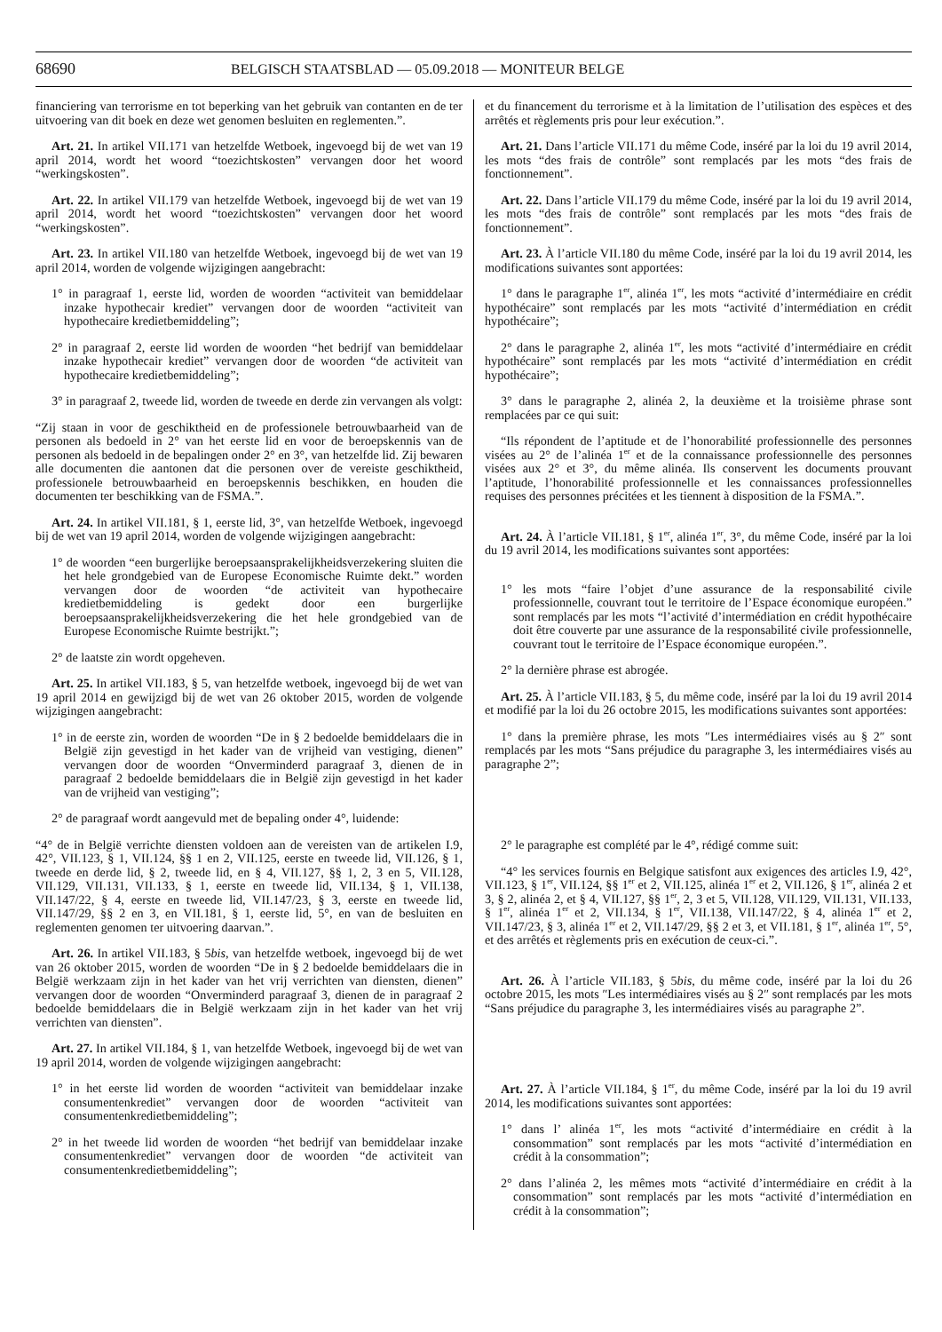68690 BELGISCH STAATSBLAD — 05.09.2018 — MONITEUR BELGE
financiering van terrorisme en tot beperking van het gebruik van contanten en de ter uitvoering van dit boek en deze wet genomen besluiten en reglementen.”.
Art. 21. In artikel VII.171 van hetzelfde Wetboek, ingevoegd bij de wet van 19 april 2014, wordt het woord “toezichtskosten” vervangen door het woord “werkingskosten”.
Art. 22. In artikel VII.179 van hetzelfde Wetboek, ingevoegd bij de wet van 19 april 2014, wordt het woord “toezichtskosten” vervangen door het woord “werkingskosten”.
Art. 23. In artikel VII.180 van hetzelfde Wetboek, ingevoegd bij de wet van 19 april 2014, worden de volgende wijzigingen aangebracht:
1° in paragraaf 1, eerste lid, worden de woorden “activiteit van bemiddelaar inzake hypothecair krediet” vervangen door de woorden “activiteit van hypothecaire kredietbemiddeling”;
2° in paragraaf 2, eerste lid worden de woorden “het bedrijf van bemiddelaar inzake hypothecair krediet” vervangen door de woorden “de activiteit van hypothecaire kredietbemiddeling”;
3° in paragraaf 2, tweede lid, worden de tweede en derde zin vervangen als volgt:
“Zij staan in voor de geschiktheid en de professionele betrouwbaarheid van de personen als bedoeld in 2° van het eerste lid en voor de beroepskennis van de personen als bedoeld in de bepalingen onder 2° en 3°, van hetzelfde lid. Zij bewaren alle documenten die aantonen dat die personen over de vereiste geschiktheid, professionele betrouwbaarheid en beroepskennis beschikken, en houden die documenten ter beschikking van de FSMA.”.
Art. 24. In artikel VII.181, § 1, eerste lid, 3°, van hetzelfde Wetboek, ingevoegd bij de wet van 19 april 2014, worden de volgende wijzigingen aangebracht:
1° de woorden “een burgerlijke beroepsaansprakelijkheidsverzekering sluiten die het hele grondgebied van de Europese Economische Ruimte dekt.” worden vervangen door de woorden “de activiteit van hypothecaire kredietbemiddeling is gedekt door een burgerlijke beroepsaansprakelijkheidsverzekering die het hele grondgebied van de Europese Economische Ruimte bestrijkt.”;
2° de laatste zin wordt opgeheven.
Art. 25. In artikel VII.183, § 5, van hetzelfde wetboek, ingevoegd bij de wet van 19 april 2014 en gewijzigd bij de wet van 26 oktober 2015, worden de volgende wijzigingen aangebracht:
1° in de eerste zin, worden de woorden “De in § 2 bedoelde bemiddelaars die in België zijn gevestigd in het kader van de vrijheid van vestiging, dienen” vervangen door de woorden “Onverminderd paragraaf 3, dienen de in paragraaf 2 bedoelde bemiddelaars die in België zijn gevestigd in het kader van de vrijheid van vestiging”;
2° de paragraaf wordt aangevuld met de bepaling onder 4°, luidende:
“4° de in België verrichte diensten voldoen aan de vereisten van de artikelen I.9, 42°, VII.123, § 1, VII.124, §§ 1 en 2, VII.125, eerste en tweede lid, VII.126, § 1, tweede en derde lid, § 2, tweede lid, en § 4, VII.127, §§ 1, 2, 3 en 5, VII.128, VII.129, VII.131, VII.133, § 1, eerste en tweede lid, VII.134, § 1, VII.138, VII.147/22, § 4, eerste en tweede lid, VII.147/23, § 3, eerste en tweede lid, VII.147/29, §§ 2 en 3, en VII.181, § 1, eerste lid, 5°, en van de besluiten en reglementen genomen ter uitvoering daarvan.”.
Art. 26. In artikel VII.183, § 5bis, van hetzelfde wetboek, ingevoegd bij de wet van 26 oktober 2015, worden de woorden “De in § 2 bedoelde bemiddelaars die in België werkzaam zijn in het kader van het vrij verrichten van diensten, dienen” vervangen door de woorden “Onverminderd paragraaf 3, dienen de in paragraaf 2 bedoelde bemiddelaars die in België werkzaam zijn in het kader van het vrij verrichten van diensten”.
Art. 27. In artikel VII.184, § 1, van hetzelfde Wetboek, ingevoegd bij de wet van 19 april 2014, worden de volgende wijzigingen aangebracht:
1° in het eerste lid worden de woorden “activiteit van bemiddelaar inzake consumentenkrediet” vervangen door de woorden “activiteit van consumentenkredietbemiddeling”;
2° in het tweede lid worden de woorden “het bedrijf van bemiddelaar inzake consumentenkrediet” vervangen door de woorden “de activiteit van consumentenkredietbemiddeling”;
et du financement du terrorisme et à la limitation de l’utilisation des espèces et des arrêtés et règlements pris pour leur exécution.”.
Art. 21. Dans l’article VII.171 du même Code, inséré par la loi du 19 avril 2014, les mots “des frais de contrôle” sont remplacés par les mots “des frais de fonctionnement”.
Art. 22. Dans l’article VII.179 du même Code, inséré par la loi du 19 avril 2014, les mots “des frais de contrôle” sont remplacés par les mots “des frais de fonctionnement”.
Art. 23. À l’article VII.180 du même Code, inséré par la loi du 19 avril 2014, les modifications suivantes sont apportées:
1° dans le paragraphe 1<sup>er</sup>, alinéa 1<sup>er</sup>, les mots “activité d’intermédiaire en crédit hypothécaire” sont remplacés par les mots “activité d’intermédiation en crédit hypothécaire”;
2° dans le paragraphe 2, alinéa 1<sup>er</sup>, les mots “activité d’intermédiaire en crédit hypothécaire” sont remplacés par les mots “activité d’intermédiation en crédit hypothécaire”;
3° dans le paragraphe 2, alinéa 2, la deuxième et la troisième phrase sont remplacées par ce qui suit:
“Ils répondent de l’aptitude et de l’honorabilité professionnelle des personnes visées au 2° de l’alinéa 1<sup>er</sup> et de la connaissance professionnelle des personnes visées aux 2° et 3°, du même alinéa. Ils conservent les documents prouvant l’aptitude, l’honorabilité professionnelle et les connaissances professionnelles requises des personnes précitées et les tiennent à disposition de la FSMA.”.
Art. 24. À l’article VII.181, § 1<sup>er</sup>, alinéa 1<sup>er</sup>, 3°, du même Code, inséré par la loi du 19 avril 2014, les modifications suivantes sont apportées:
1° les mots “faire l’objet d’une assurance de la responsabilité civile professionnelle, couvrant tout le territoire de l’Espace économique européen.” sont remplacés par les mots “l’activité d’intermédiation en crédit hypothécaire doit être couverte par une assurance de la responsabilité civile professionnelle, couvrant tout le territoire de l’Espace économique européen.”.
2° la dernière phrase est abrogée.
Art. 25. À l’article VII.183, § 5, du même code, inséré par la loi du 19 avril 2014 et modifié par la loi du 26 octobre 2015, les modifications suivantes sont apportées:
1° dans la première phrase, les mots ″Les intermédiaires visés au § 2″ sont remplacés par les mots “Sans préjudice du paragraphe 3, les intermédiaires visés au paragraphe 2”;
2° le paragraphe est complété par le 4°, rédigé comme suit:
“4° les services fournis en Belgique satisfont aux exigences des articles I.9, 42°, VII.123, § 1<sup>er</sup>, VII.124, §§ 1<sup>er</sup> et 2, VII.125, alinéa 1<sup>er</sup> et 2, VII.126, § 1<sup>er</sup>, alinéa 2 et 3, § 2, alinéa 2, et § 4, VII.127, §§ 1<sup>er</sup>, 2, 3 et 5, VII.128, VII.129, VII.131, VII.133, § 1<sup>er</sup>, alinéa 1<sup>er</sup> et 2, VII.134, § 1<sup>er</sup>, VII.138, VII.147/22, § 4, alinéa 1<sup>er</sup> et 2, VII.147/23, § 3, alinéa 1<sup>er</sup> et 2, VII.147/29, §§ 2 et 3, et VII.181, § 1<sup>er</sup>, alinéa 1<sup>er</sup>, 5°, et des arrêtés et règlements pris en exécution de ceux-ci.”.
Art. 26. À l’article VII.183, § 5bis, du même code, inséré par la loi du 26 octobre 2015, les mots ″Les intermédiaires visés au § 2″ sont remplacés par les mots “Sans préjudice du paragraphe 3, les intermédiaires visés au paragraphe 2”.
Art. 27. À l’article VII.184, § 1<sup>er</sup>, du même Code, inséré par la loi du 19 avril 2014, les modifications suivantes sont apportées:
1° dans l’ alinéa 1<sup>er</sup>, les mots “activité d’intermédiaire en crédit à la consommation” sont remplacés par les mots “activité d’intermédiation en crédit à la consommation”;
2° dans l’alinéa 2, les mêmes mots “activité d’intermédiaire en crédit à la consommation” sont remplacés par les mots “activité d’intermédiation en crédit à la consommation”;